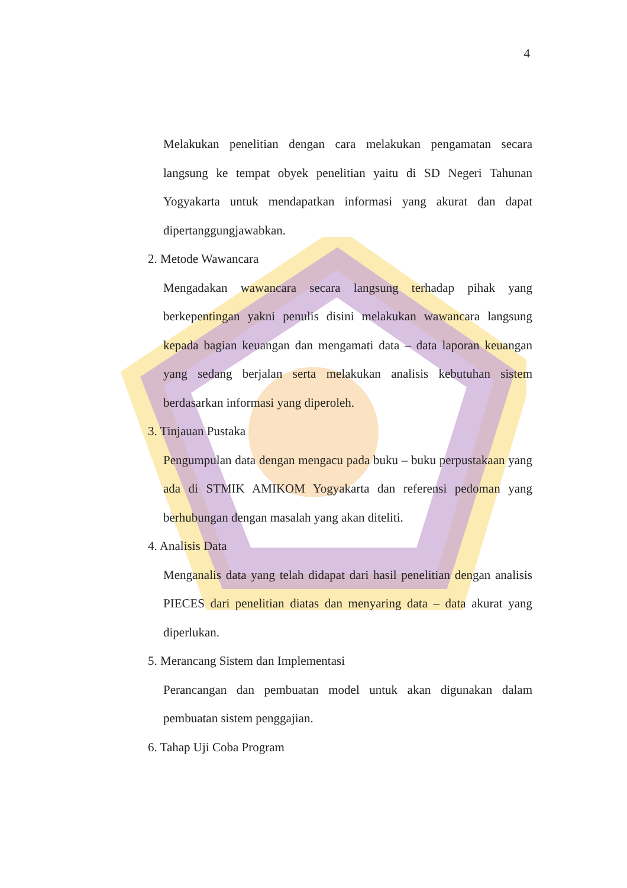4
Melakukan penelitian dengan cara melakukan pengamatan secara langsung ke tempat obyek penelitian yaitu di SD Negeri Tahunan Yogyakarta untuk mendapatkan informasi yang akurat dan dapat dipertanggungjawabkan.
2. Metode Wawancara
Mengadakan wawancara secara langsung terhadap pihak yang berkepentingan yakni penulis disini melakukan wawancara langsung kepada bagian keuangan dan mengamati data – data laporan keuangan yang sedang berjalan serta melakukan analisis kebutuhan sistem berdasarkan informasi yang diperoleh.
3. Tinjauan Pustaka
Pengumpulan data dengan mengacu pada buku – buku perpustakaan yang ada di STMIK AMIKOM Yogyakarta dan referensi pedoman yang berhubungan dengan masalah yang akan diteliti.
4. Analisis Data
Menganalis data yang telah didapat dari hasil penelitian dengan analisis PIECES dari penelitian diatas dan menyaring data – data akurat yang diperlukan.
5. Merancang Sistem dan Implementasi
Perancangan dan pembuatan model untuk akan digunakan dalam pembuatan sistem penggajian.
6. Tahap Uji Coba Program